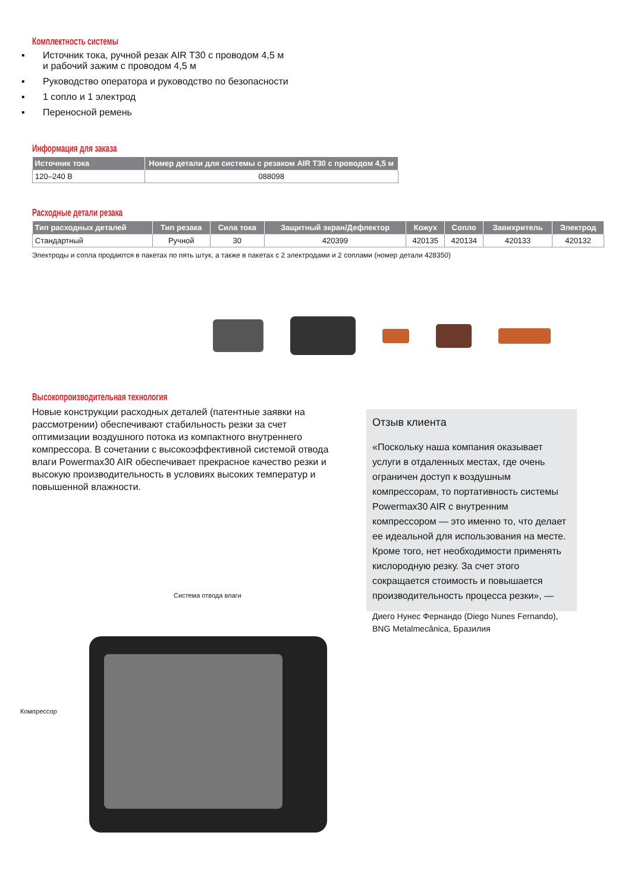Комплектность системы
▪ Источник тока, ручной резак AIR T30 с проводом 4,5 м
и рабочий зажим с проводом 4,5 м
▪ Руководство оператора и руководство по безопасности
▪ 1 сопло и 1 электрод
▪ Переносной ремень
Информация для заказа
| Источник тока | Номер детали для системы с резаком AIR T30 с проводом 4,5 м |
| --- | --- |
| 120–240 В | 088098 |
Расходные детали резака
| Тип расходных деталей | Тип резака | Сила тока | Защитный экран/Дефлектор | Кожух | Сопло | Завихритель | Электрод |
| --- | --- | --- | --- | --- | --- | --- | --- |
| Стандартный | Ручной | 30 | 420399 | 420135 | 420134 | 420133 | 420132 |
Электроды и сопла продаются в пакетах по пять штук, а также в пакетах с 2 электродами и 2 соплами (номер детали 428350)
Высокопроизводительная технология
Новые конструкции расходных деталей (патентные заявки на рассмотрении) обеспечивают стабильность резки за счет оптимизации воздушного потока из компактного внутреннего компрессора. В сочетании с высокоэффективной системой отвода влаги Powermax30 AIR обеспечивает прекрасное качество резки и высокую производительность в условиях высоких температур и повышенной влажности.
Отзыв клиента
«Поскольку наша компания оказывает услуги в отдаленных местах, где очень ограничен доступ к воздушным компрессорам, то портативность системы Powermax30 AIR с внутренним компрессором — это именно то, что делает ее идеальной для использования на месте. Кроме того, нет необходимости применять кислородную резку. За счет этого сокращается стоимость и повышается производительность процесса резки», —
Диего Нунес Фернандо (Diego Nunes Fernando), BNG Metalmecânica, Бразилия
Система отвода влаги
Компрессор